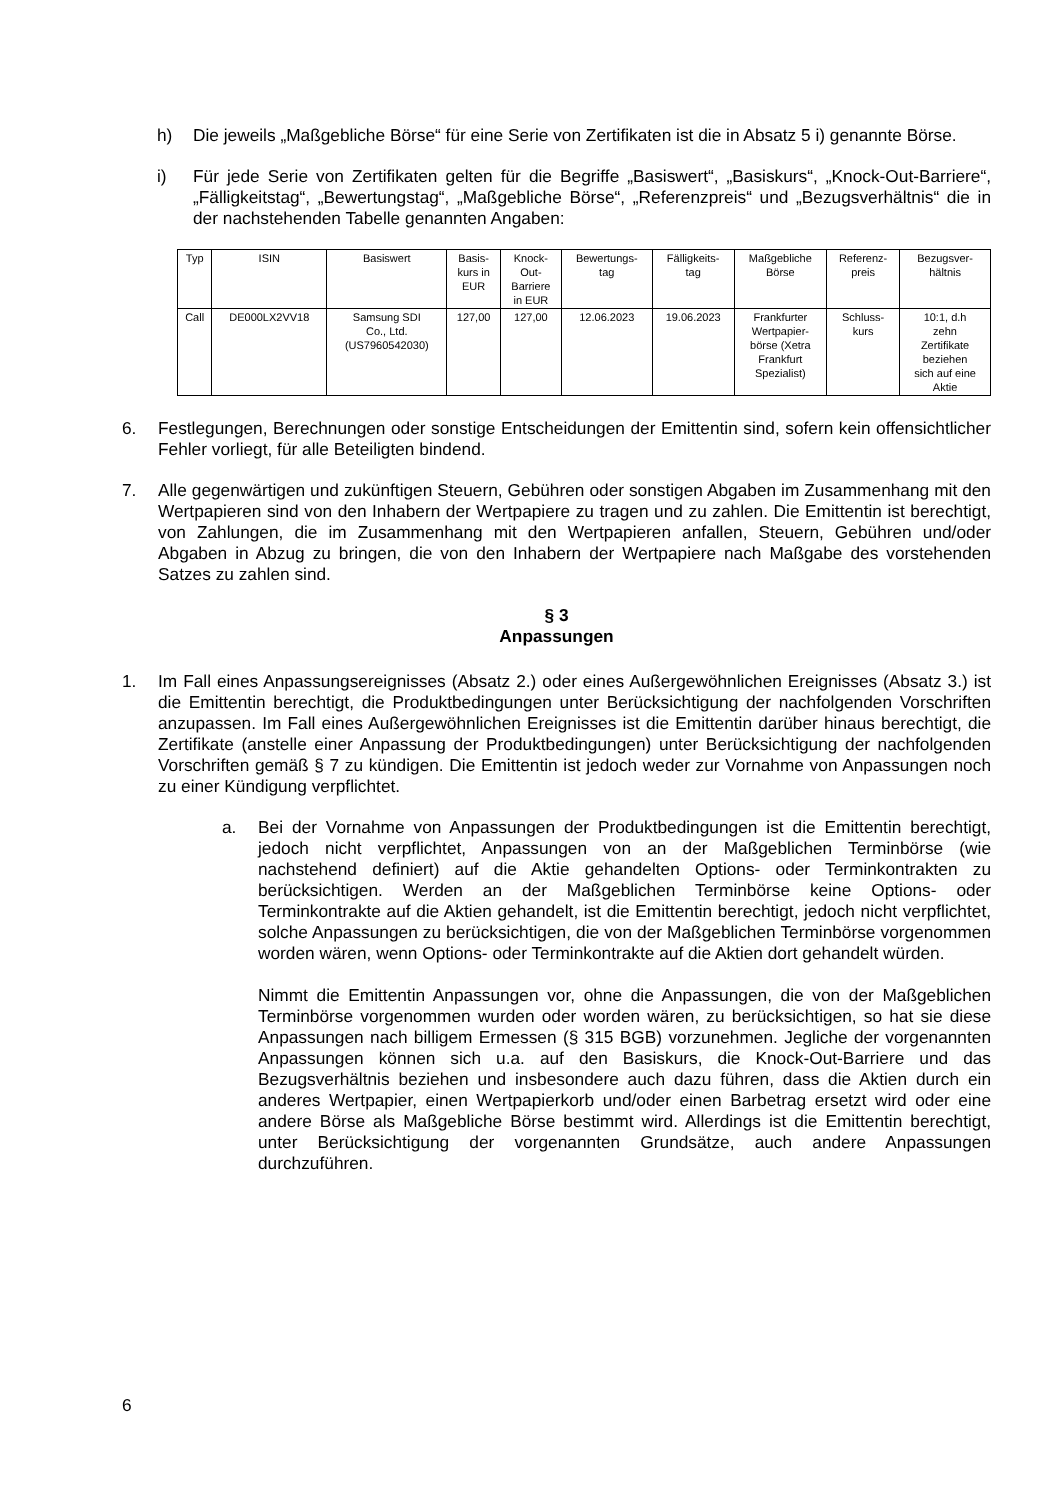h) Die jeweils „Maßgebliche Börse“ für eine Serie von Zertifikaten ist die in Absatz 5 i) genannte Börse.
i) Für jede Serie von Zertifikaten gelten für die Begriffe „Basiswert“, „Basiskurs“, „Knock-Out-Barriere“, „Fälligkeitstag“, „Bewertungstag“, „Maßgebliche Börse“, „Referenzpreis“ und „Bezugsverhältnis“ die in der nachstehenden Tabelle genannten Angaben:
| Typ | ISIN | Basiswert | Basis- kurs in EUR | Knock- Out- Barriere in EUR | Bewertungs- tag | Fälligkeits- tag | Maßgebliche Börse | Referenz- preis | Bezugsver- hältnis |
| --- | --- | --- | --- | --- | --- | --- | --- | --- | --- |
| Call | DE000LX2VV18 | Samsung SDI Co., Ltd. (US7960542030) | 127,00 | 127,00 | 12.06.2023 | 19.06.2023 | Frankfurter Wertpapier- börse (Xetra Frankfurt Spezialist) | Schluss- kurs | 10:1, d.h zehn Zertifikate beziehen sich auf eine Aktie |
6. Festlegungen, Berechnungen oder sonstige Entscheidungen der Emittentin sind, sofern kein offensichtlicher Fehler vorliegt, für alle Beteiligten bindend.
7. Alle gegenwärtigen und zukünftigen Steuern, Gebühren oder sonstigen Abgaben im Zusammenhang mit den Wertpapieren sind von den Inhabern der Wertpapiere zu tragen und zu zahlen. Die Emittentin ist berechtigt, von Zahlungen, die im Zusammenhang mit den Wertpapieren anfallen, Steuern, Gebühren und/oder Abgaben in Abzug zu bringen, die von den Inhabern der Wertpapiere nach Maßgabe des vorstehenden Satzes zu zahlen sind.
§ 3
Anpassungen
1. Im Fall eines Anpassungsereignisses (Absatz 2.) oder eines Außergewöhnlichen Ereignisses (Absatz 3.) ist die Emittentin berechtigt, die Produktbedingungen unter Berücksichtigung der nachfolgenden Vorschriften anzupassen. Im Fall eines Außergewöhnlichen Ereignisses ist die Emittentin darüber hinaus berechtigt, die Zertifikate (anstelle einer Anpassung der Produktbedingungen) unter Berücksichtigung der nachfolgenden Vorschriften gemäß § 7 zu kündigen. Die Emittentin ist jedoch weder zur Vornahme von Anpassungen noch zu einer Kündigung verpflichtet.
a. Bei der Vornahme von Anpassungen der Produktbedingungen ist die Emittentin berechtigt, jedoch nicht verpflichtet, Anpassungen von an der Maßgeblichen Terminbörse (wie nachstehend definiert) auf die Aktie gehandelten Options- oder Terminkontrakten zu berücksichtigen. Werden an der Maßgeblichen Terminbörse keine Options- oder Terminkontrakte auf die Aktien gehandelt, ist die Emittentin berechtigt, jedoch nicht verpflichtet, solche Anpassungen zu berücksichtigen, die von der Maßgeblichen Terminbörse vorgenommen worden wären, wenn Options- oder Terminkontrakte auf die Aktien dort gehandelt würden.
Nimmt die Emittentin Anpassungen vor, ohne die Anpassungen, die von der Maßgeblichen Terminbörse vorgenommen wurden oder worden wären, zu berücksichtigen, so hat sie diese Anpassungen nach billigem Ermessen (§ 315 BGB) vorzunehmen. Jegliche der vorgenannten Anpassungen können sich u.a. auf den Basiskurs, die Knock-Out-Barriere und das Bezugsverhältnis beziehen und insbesondere auch dazu führen, dass die Aktien durch ein anderes Wertpapier, einen Wertpapierkorb und/oder einen Barbetrag ersetzt wird oder eine andere Börse als Maßgebliche Börse bestimmt wird. Allerdings ist die Emittentin berechtigt, unter Berücksichtigung der vorgenannten Grundsätze, auch andere Anpassungen durchzuführen.
6